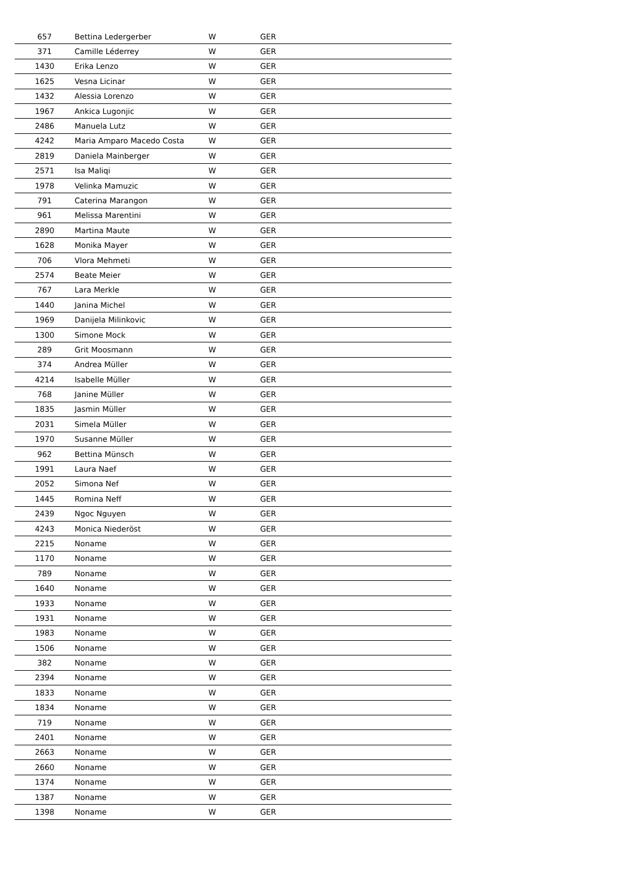| 657 | Bettina Ledergerber | W | GER |
| 371 | Camille Léderrey | W | GER |
| 1430 | Erika Lenzo | W | GER |
| 1625 | Vesna Licinar | W | GER |
| 1432 | Alessia Lorenzo | W | GER |
| 1967 | Ankica Lugonjic | W | GER |
| 2486 | Manuela Lutz | W | GER |
| 4242 | Maria Amparo Macedo Costa | W | GER |
| 2819 | Daniela Mainberger | W | GER |
| 2571 | Isa Maliqi | W | GER |
| 1978 | Velinka Mamuzic | W | GER |
| 791 | Caterina Marangon | W | GER |
| 961 | Melissa Marentini | W | GER |
| 2890 | Martina Maute | W | GER |
| 1628 | Monika Mayer | W | GER |
| 706 | Vlora Mehmeti | W | GER |
| 2574 | Beate Meier | W | GER |
| 767 | Lara Merkle | W | GER |
| 1440 | Janina Michel | W | GER |
| 1969 | Danijela Milinkovic | W | GER |
| 1300 | Simone Mock | W | GER |
| 289 | Grit Moosmann | W | GER |
| 374 | Andrea Müller | W | GER |
| 4214 | Isabelle Müller | W | GER |
| 768 | Janine Müller | W | GER |
| 1835 | Jasmin Müller | W | GER |
| 2031 | Simela Müller | W | GER |
| 1970 | Susanne Müller | W | GER |
| 962 | Bettina Münsch | W | GER |
| 1991 | Laura Naef | W | GER |
| 2052 | Simona Nef | W | GER |
| 1445 | Romina Neff | W | GER |
| 2439 | Ngoc Nguyen | W | GER |
| 4243 | Monica Niederöst | W | GER |
| 2215 | Noname | W | GER |
| 1170 | Noname | W | GER |
| 789 | Noname | W | GER |
| 1640 | Noname | W | GER |
| 1933 | Noname | W | GER |
| 1931 | Noname | W | GER |
| 1983 | Noname | W | GER |
| 1506 | Noname | W | GER |
| 382 | Noname | W | GER |
| 2394 | Noname | W | GER |
| 1833 | Noname | W | GER |
| 1834 | Noname | W | GER |
| 719 | Noname | W | GER |
| 2401 | Noname | W | GER |
| 2663 | Noname | W | GER |
| 2660 | Noname | W | GER |
| 1374 | Noname | W | GER |
| 1387 | Noname | W | GER |
| 1398 | Noname | W | GER |